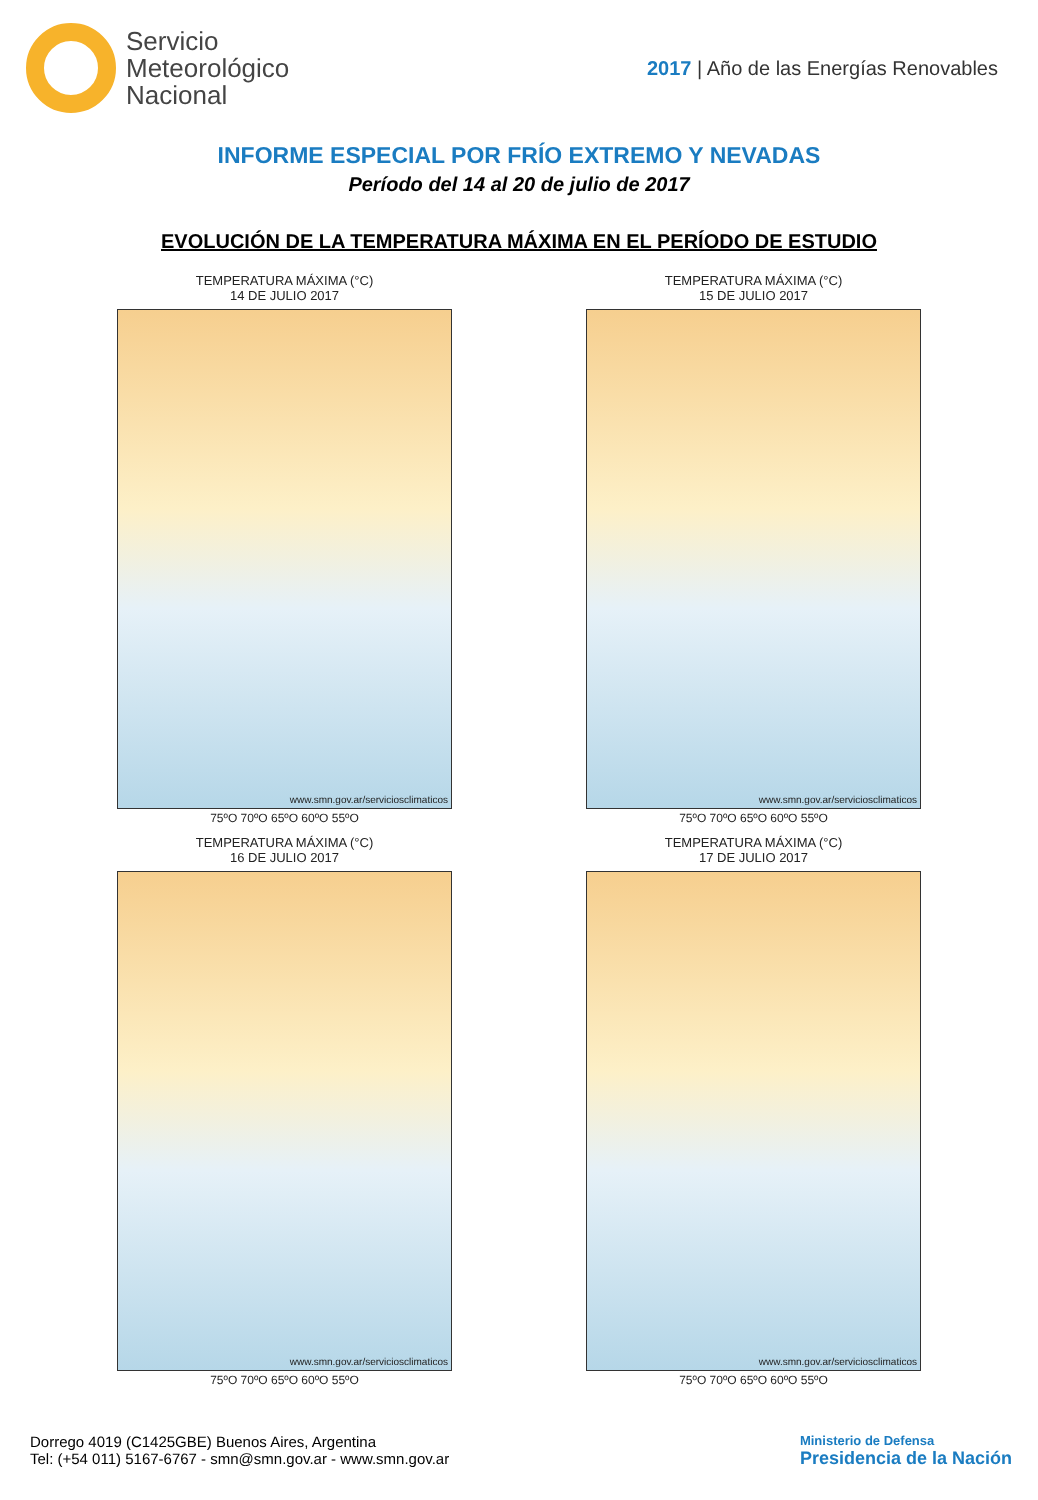Servicio
Meteorológico
Nacional
2017 | Año de las Energías Renovables
INFORME ESPECIAL POR FRÍO EXTREMO Y NEVADAS
Período del 14 al 20 de julio de 2017
EVOLUCIÓN DE LA TEMPERATURA MÁXIMA EN EL PERÍODO DE ESTUDIO
TEMPERATURA MÁXIMA (°C)
14 DE JULIO 2017
www.smn.gov.ar/serviciosclimaticos
75ºO 70ºO 65ºO 60ºO 55ºO
TEMPERATURA MÁXIMA (°C)
15 DE JULIO 2017
www.smn.gov.ar/serviciosclimaticos
75ºO 70ºO 65ºO 60ºO 55ºO
TEMPERATURA MÁXIMA (°C)
16 DE JULIO 2017
www.smn.gov.ar/serviciosclimaticos
75ºO 70ºO 65ºO 60ºO 55ºO
TEMPERATURA MÁXIMA (°C)
17 DE JULIO 2017
www.smn.gov.ar/serviciosclimaticos
75ºO 70ºO 65ºO 60ºO 55ºO
Dorrego 4019 (C1425GBE) Buenos Aires, Argentina
Tel: (+54 011) 5167-6767 - smn@smn.gov.ar - www.smn.gov.ar
Ministerio de Defensa
Presidencia de la Nación